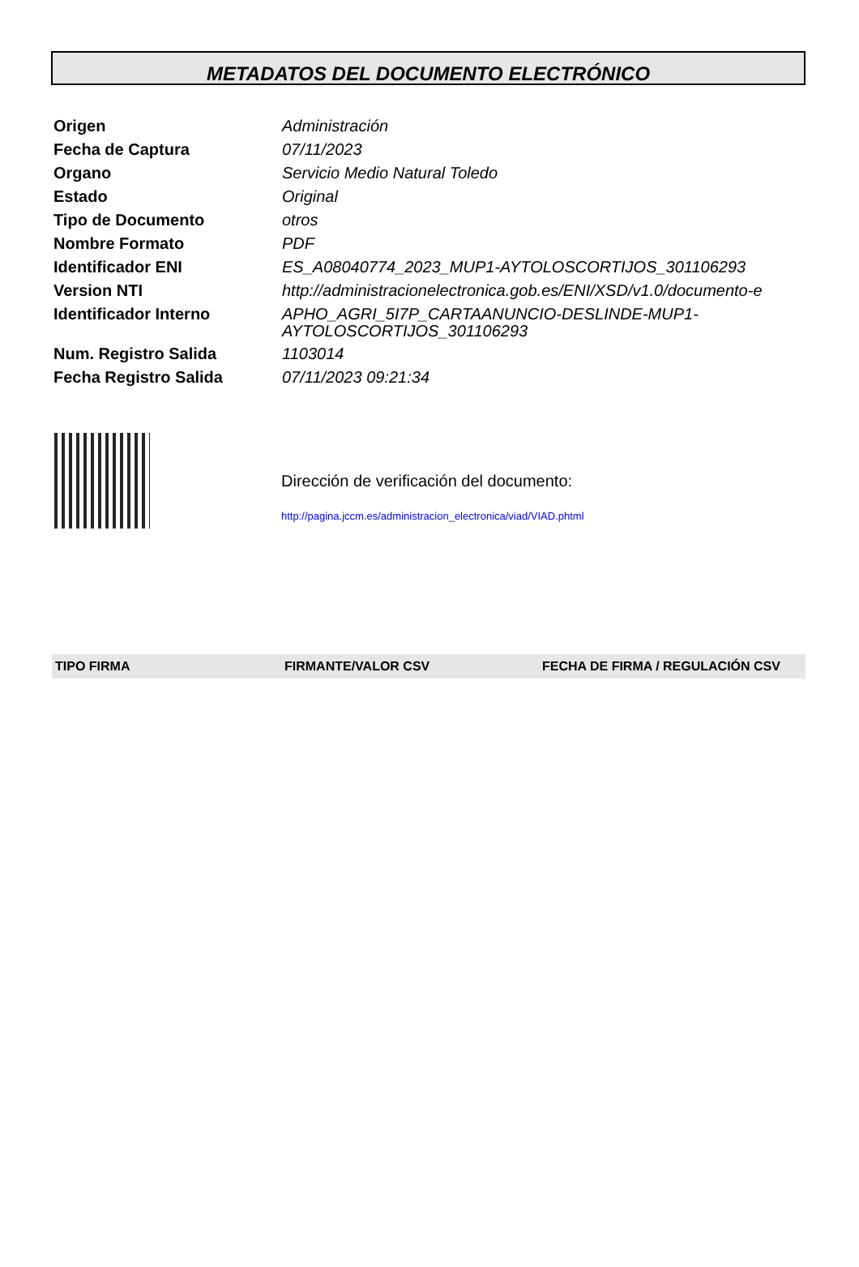METADATOS DEL DOCUMENTO ELECTRÓNICO
| Origen | Administración |
| Fecha de Captura | 07/11/2023 |
| Organo | Servicio Medio Natural Toledo |
| Estado | Original |
| Tipo de Documento | otros |
| Nombre Formato | PDF |
| Identificador ENI | ES_A08040774_2023_MUP1-AYTOLOSCORTIJOS_301106293 |
| Version NTI | http://administracionelectronica.gob.es/ENI/XSD/v1.0/documento-e |
| Identificador Interno | APHO_AGRI_5I7P_CARTAANUNCIO-DESLINDE-MUP1- AYTOLOSCORTIJOS_301106293 |
| Num. Registro Salida | 1103014 |
| Fecha Registro Salida | 07/11/2023 09:21:34 |
Dirección de verificación del documento:
http://pagina.jccm.es/administracion_electronica/viad/VIAD.phtml
| TIPO FIRMA | FIRMANTE/VALOR CSV | FECHA DE FIRMA / REGULACIÓN CSV |
| --- | --- | --- |